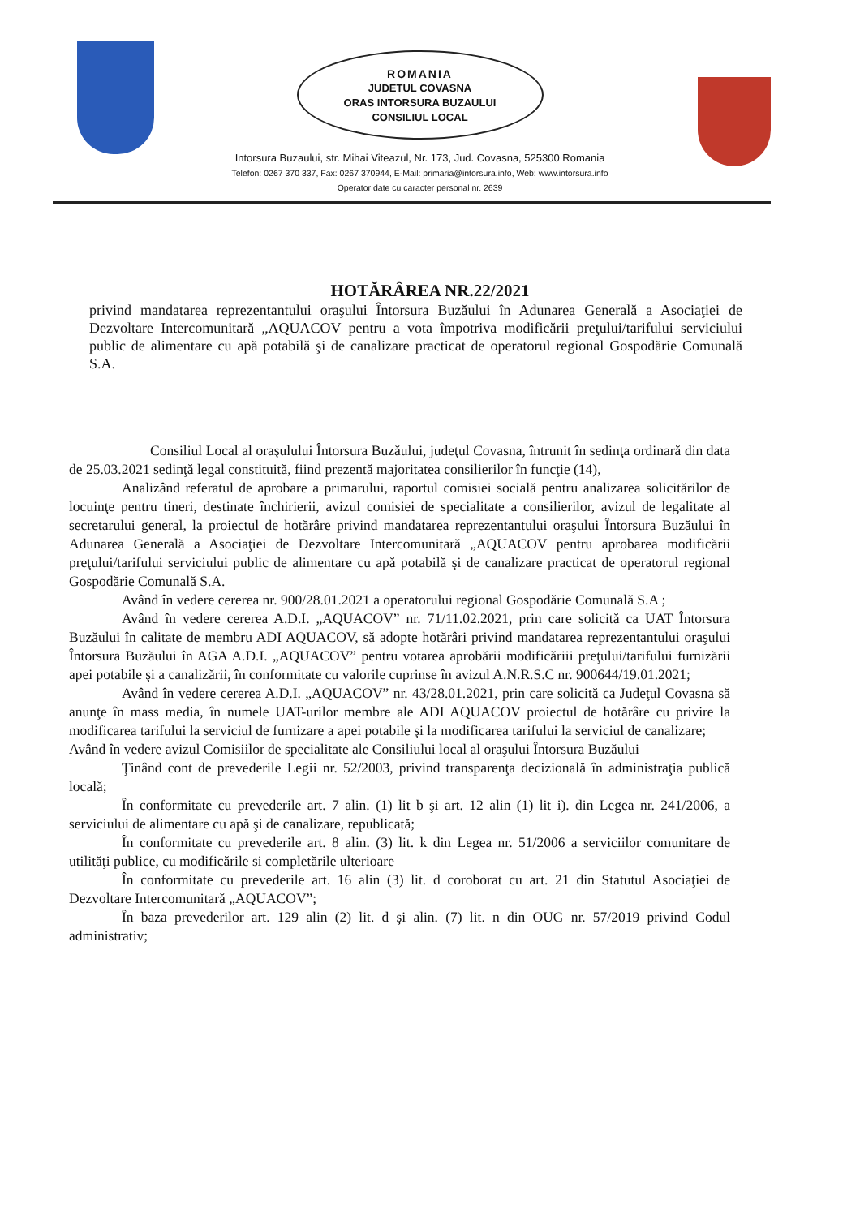ROMANIA
JUDETUL COVASNA
ORAS INTORSURA BUZAULUI
CONSILIUL LOCAL
Intorsura Buzaului, str. Mihai Viteazul, Nr. 173, Jud. Covasna, 525300 Romania
Telefon: 0267 370 337, Fax: 0267 370944, E-Mail: primaria@intorsura.info, Web: www.intorsura.info
Operator date cu caracter personal nr. 2639
HOTĂRÂREA NR.22/2021
privind mandatarea reprezentantului oraşului Întorsura Buzăului în Adunarea Generală a Asociaţiei de Dezvoltare Intercomunitară „AQUACOV pentru a vota împotriva modificării preţului/tarifului serviciului public de alimentare cu apă potabilă şi de canalizare practicat de operatorul regional Gospodărie Comunală S.A.
Consiliul Local al oraşulului Întorsura Buzăului, judeţul Covasna, întrunit în sedinţa ordinară din data de 25.03.2021 sedinţă legal constituită, fiind prezentă majoritatea consilierilor în funcţie (14),
Analizând referatul de aprobare a primarului, raportul comisiei socială pentru analizarea solicitărilor de locuinţe pentru tineri, destinate închirierii, avizul comisiei de specialitate a consilierilor, avizul de legalitate al secretarului general, la proiectul de hotărâre privind mandatarea reprezentantului oraşului Întorsura Buzăului în Adunarea Generală a Asociaţiei de Dezvoltare Intercomunitară „AQUACOV pentru aprobarea modificării preţului/tarifului serviciului public de alimentare cu apă potabilă şi de canalizare practicat de operatorul regional Gospodărie Comunală S.A.
Având în vedere cererea nr. 900/28.01.2021 a operatorului regional Gospodărie Comunală S.A ;
Având în vedere cererea A.D.I. „AQUACOV” nr. 71/11.02.2021, prin care solicită ca UAT Întorsura Buzăului în calitate de membru ADI AQUACOV, să adopte hotărâri privind mandatarea reprezentantului oraşului Întorsura Buzăului în AGA A.D.I. „AQUACOV” pentru votarea aprobării modificăriii preţului/tarifului furnizării apei potabile şi a canalizării, în conformitate cu valorile cuprinse în avizul A.N.R.S.C nr. 900644/19.01.2021;
Având în vedere cererea A.D.I. „AQUACOV” nr. 43/28.01.2021, prin care solicită ca Judeţul Covasna să anunţe în mass media, în numele UAT-urilor membre ale ADI AQUACOV proiectul de hotărâre cu privire la modificarea tarifului la serviciul de furnizare a apei potabile şi la modificarea tarifului la serviciul de canalizare;
Având în vedere avizul Comisiilor de specialitate ale Consiliului local al oraşului Întorsura Buzăului
Ţinând cont de prevederile Legii nr. 52/2003, privind transparenţa decizională în administraţia publică locală;
În conformitate cu prevederile art. 7 alin. (1) lit b şi art. 12 alin (1) lit i). din Legea nr. 241/2006, a serviciului de alimentare cu apă şi de canalizare, republicată;
În conformitate cu prevederile art. 8 alin. (3) lit. k din Legea nr. 51/2006 a serviciilor comunitare de utilităţi publice, cu modificările si completările ulterioare
În conformitate cu prevederile art. 16 alin (3) lit. d coroborat cu art. 21 din Statutul Asociaţiei de Dezvoltare Intercomunitară „AQUACOV”;
În baza prevederilor art. 129 alin (2) lit. d şi alin. (7) lit. n din OUG nr. 57/2019 privind Codul administrativ;